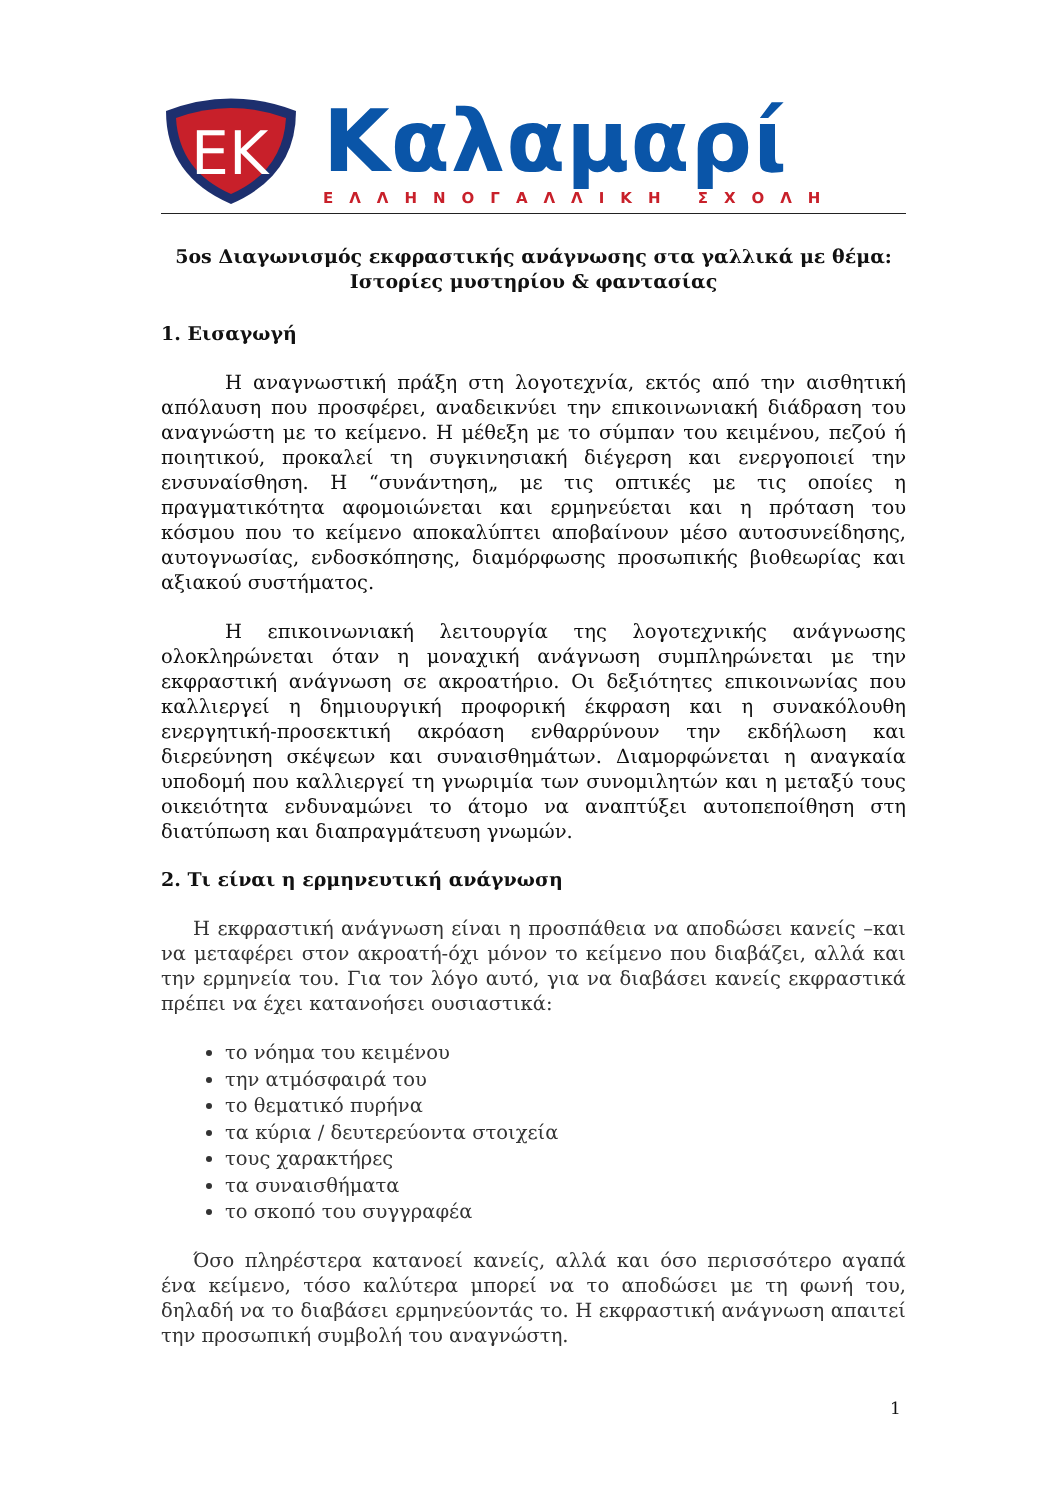EK
Καλαμαρί
ΕΛΛΗΝΟΓΑΛΛΙΚΗ ΣΧΟΛΗ
5os Διαγωνισμός εκφραστικής ανάγνωσης στα γαλλικά με θέμα:
Ιστορίες μυστηρίου & φαντασίας
1. Εισαγωγή
Η αναγνωστική πράξη στη λογοτεχνία, εκτός από την αισθητική απόλαυση που προσφέρει, αναδεικνύει την επικοινωνιακή διάδραση του αναγνώστη με το κείμενο. Η μέθεξη με το σύμπαν του κειμένου, πεζού ή ποιητικού, προκαλεί τη συγκινησιακή διέγερση και ενεργοποιεί την ενσυναίσθηση. Η “συνάντηση„ με τις οπτικές με τις οποίες η πραγματικότητα αφομοιώνεται και ερμηνεύεται και η πρόταση του κόσμου που το κείμενο αποκαλύπτει αποβαίνουν μέσο αυτοσυνείδησης, αυτογνωσίας, ενδοσκόπησης, διαμόρφωσης προσωπικής βιοθεωρίας και αξιακού συστήματος.
Η επικοινωνιακή λειτουργία της λογοτεχνικής ανάγνωσης ολοκληρώνεται όταν η μοναχική ανάγνωση συμπληρώνεται με την εκφραστική ανάγνωση σε ακροατήριο. Οι δεξιότητες επικοινωνίας που καλλιεργεί η δημιουργική προφορική έκφραση και η συνακόλουθη ενεργητική-προσεκτική ακρόαση ενθαρρύνουν την εκδήλωση και διερεύνηση σκέψεων και συναισθημάτων. Διαμορφώνεται η αναγκαία υποδομή που καλλιεργεί τη γνωριμία των συνομιλητών και η μεταξύ τους οικειότητα ενδυναμώνει το άτομο να αναπτύξει αυτοπεποίθηση στη διατύπωση και διαπραγμάτευση γνωμών.
2. Τι είναι η ερμηνευτική ανάγνωση
Η εκφραστική ανάγνωση είναι η προσπάθεια να αποδώσει κανείς –και να μεταφέρει στον ακροατή-όχι μόνον το κείμενο που διαβάζει, αλλά και την ερμηνεία του. Για τον λόγο αυτό, για να διαβάσει κανείς εκφραστικά πρέπει να έχει κατανοήσει ουσιαστικά:
το νόημα του κειμένου
την ατμόσφαιρά του
το θεματικό πυρήνα
τα κύρια / δευτερεύοντα στοιχεία
τους χαρακτήρες
τα συναισθήματα
το σκοπό του συγγραφέα
Όσο πληρέστερα κατανοεί κανείς, αλλά και όσο περισσότερο αγαπά ένα κείμενο, τόσο καλύτερα μπορεί να το αποδώσει με τη φωνή του, δηλαδή να το διαβάσει ερμηνεύοντάς το. Η εκφραστική ανάγνωση απαιτεί την προσωπική συμβολή του αναγνώστη.
1